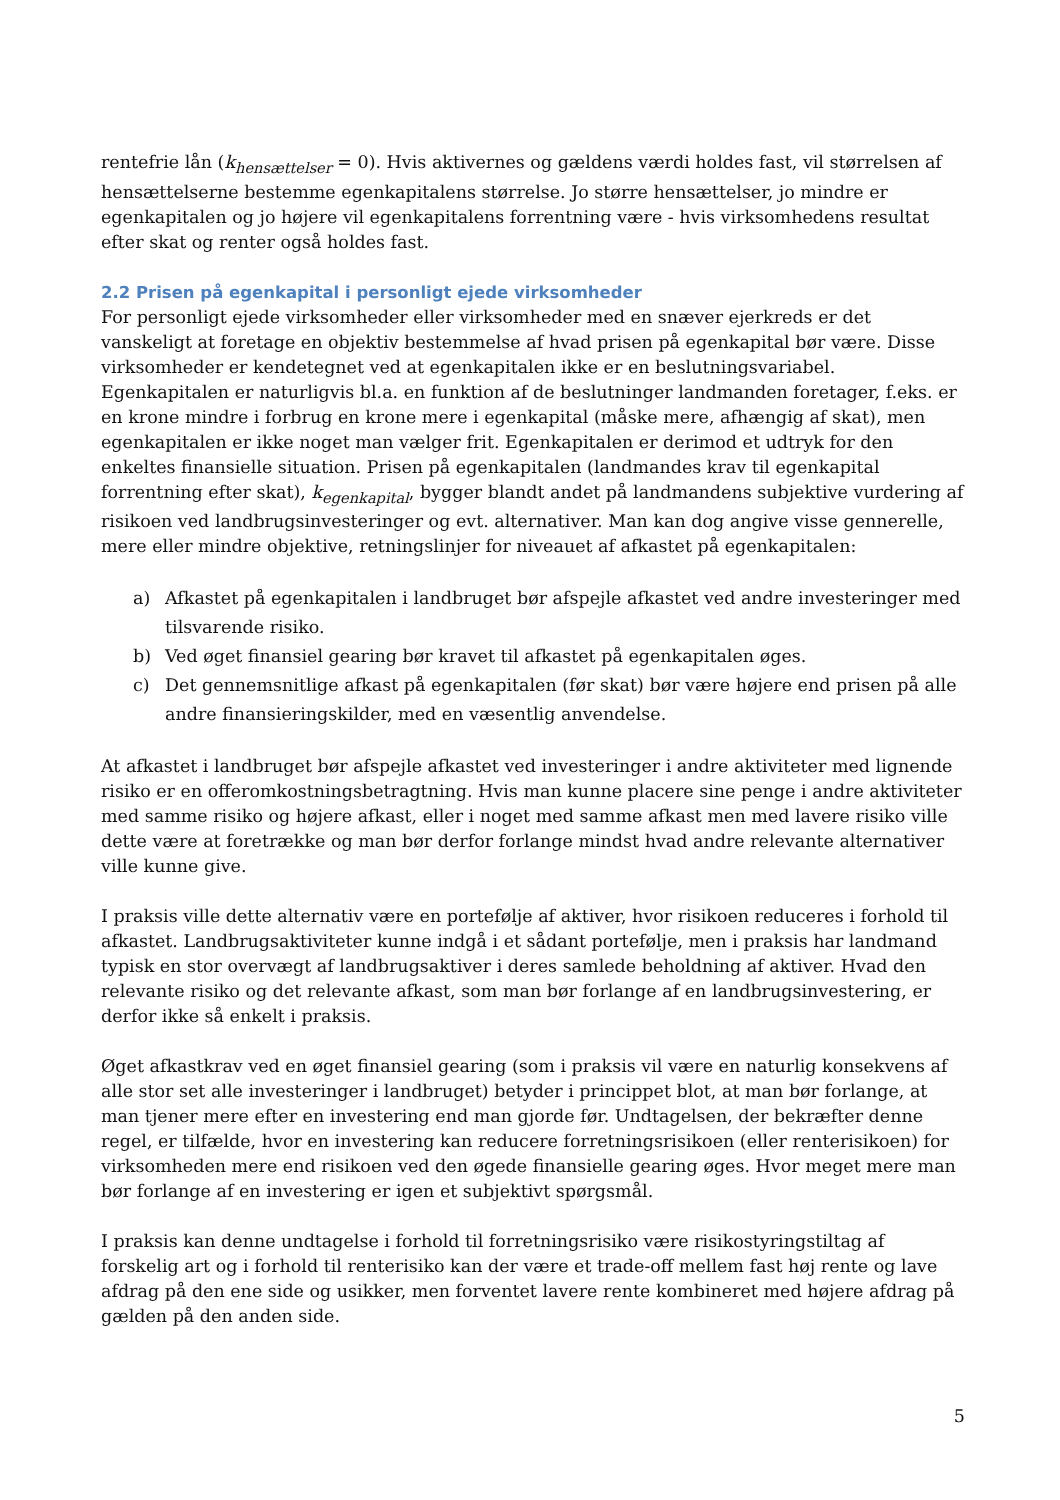rentefrie lån (k<sub>hensættelser</sub> = 0). Hvis aktivernes og gældens værdi holdes fast, vil størrelsen af hensættelserne bestemme egenkapitalens størrelse. Jo større hensættelser, jo mindre er egenkapitalen og jo højere vil egenkapitalens forrentning være - hvis virksomhedens resultat efter skat og renter også holdes fast.
2.2 Prisen på egenkapital i personligt ejede virksomheder
For personligt ejede virksomheder eller virksomheder med en snæver ejerkreds er det vanskeligt at foretage en objektiv bestemmelse af hvad prisen på egenkapital bør være. Disse virksomheder er kendetegnet ved at egenkapitalen ikke er en beslutningsvariabel. Egenkapitalen er naturligvis bl.a. en funktion af de beslutninger landmanden foretager, f.eks. er en krone mindre i forbrug en krone mere i egenkapital (måske mere, afhængig af skat), men egenkapitalen er ikke noget man vælger frit. Egenkapitalen er derimod et udtryk for den enkeltes finansielle situation. Prisen på egenkapitalen (landmandes krav til egenkapital forrentning efter skat), k<sub>egenkapital</sub>, bygger blandt andet på landmandens subjektive vurdering af risikoen ved landbrugsinvesteringer og evt. alternativer. Man kan dog angive visse gennerelle, mere eller mindre objektive, retningslinjer for niveauet af afkastet på egenkapitalen:
a) Afkastet på egenkapitalen i landbruget bør afspejle afkastet ved andre investeringer med tilsvarende risiko.
b) Ved øget finansiel gearing bør kravet til afkastet på egenkapitalen øges.
c) Det gennemsnitlige afkast på egenkapitalen (før skat) bør være højere end prisen på alle andre finansieringskilder, med en væsentlig anvendelse.
At afkastet i landbruget bør afspejle afkastet ved investeringer i andre aktiviteter med lignende risiko er en offeromkostningsbetragtning. Hvis man kunne placere sine penge i andre aktiviteter med samme risiko og højere afkast, eller i noget med samme afkast men med lavere risiko ville dette være at foretrække og man bør derfor forlange mindst hvad andre relevante alternativer ville kunne give.
I praksis ville dette alternativ være en portefølje af aktiver, hvor risikoen reduceres i forhold til afkastet. Landbrugsaktiviteter kunne indgå i et sådant portefølje, men i praksis har landmand typisk en stor overvægt af landbrugsaktiver i deres samlede beholdning af aktiver. Hvad den relevante risiko og det relevante afkast, som man bør forlange af en landbrugsinvestering, er derfor ikke så enkelt i praksis.
Øget afkastkrav ved en øget finansiel gearing (som i praksis vil være en naturlig konsekvens af alle stor set alle investeringer i landbruget) betyder i princippet blot, at man bør forlange, at man tjener mere efter en investering end man gjorde før. Undtagelsen, der bekræfter denne regel, er tilfælde, hvor en investering kan reducere forretningsrisikoen (eller renterisikoen) for virksomheden mere end risikoen ved den øgede finansielle gearing øges. Hvor meget mere man bør forlange af en investering er igen et subjektivt spørgsmål.
I praksis kan denne undtagelse i forhold til forretningsrisiko være risikostyringstiltag af forskelig art og i forhold til renterisiko kan der være et trade-off mellem fast høj rente og lave afdrag på den ene side og usikker, men forventet lavere rente kombineret med højere afdrag på gælden på den anden side.
5